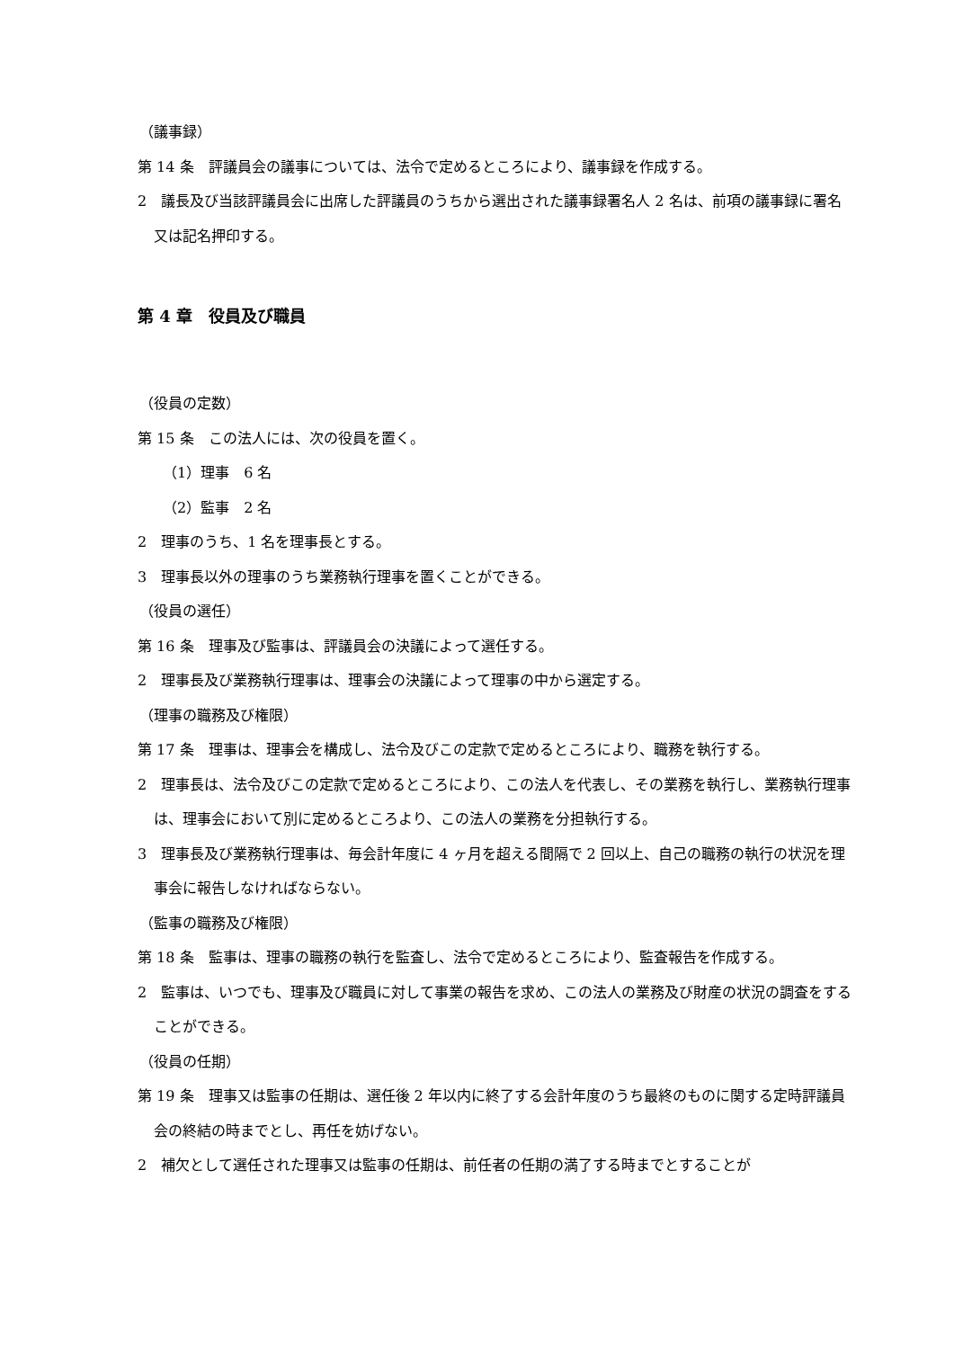（議事録）
第 14 条　評議員会の議事については、法令で定めるところにより、議事録を作成する。
2　議長及び当該評議員会に出席した評議員のうちから選出された議事録署名人 2 名は、前項の議事録に署名又は記名押印する。
第 4 章　役員及び職員
（役員の定数）
第 15 条　この法人には、次の役員を置く。
（1）理事　6 名
（2）監事　2 名
2　理事のうち、1 名を理事長とする。
3　理事長以外の理事のうち業務執行理事を置くことができる。
（役員の選任）
第 16 条　理事及び監事は、評議員会の決議によって選任する。
2　理事長及び業務執行理事は、理事会の決議によって理事の中から選定する。
（理事の職務及び権限）
第 17 条　理事は、理事会を構成し、法令及びこの定款で定めるところにより、職務を執行する。
2　理事長は、法令及びこの定款で定めるところにより、この法人を代表し、その業務を執行し、業務執行理事は、理事会において別に定めるところより、この法人の業務を分担執行する。
3　理事長及び業務執行理事は、毎会計年度に 4 ヶ月を超える間隔で 2 回以上、自己の職務の執行の状況を理事会に報告しなければならない。
（監事の職務及び権限）
第 18 条　監事は、理事の職務の執行を監査し、法令で定めるところにより、監査報告を作成する。
2　監事は、いつでも、理事及び職員に対して事業の報告を求め、この法人の業務及び財産の状況の調査をすることができる。
（役員の任期）
第 19 条　理事又は監事の任期は、選任後 2 年以内に終了する会計年度のうち最終のものに関する定時評議員会の終結の時までとし、再任を妨げない。
2　補欠として選任された理事又は監事の任期は、前任者の任期の満了する時までとすることが